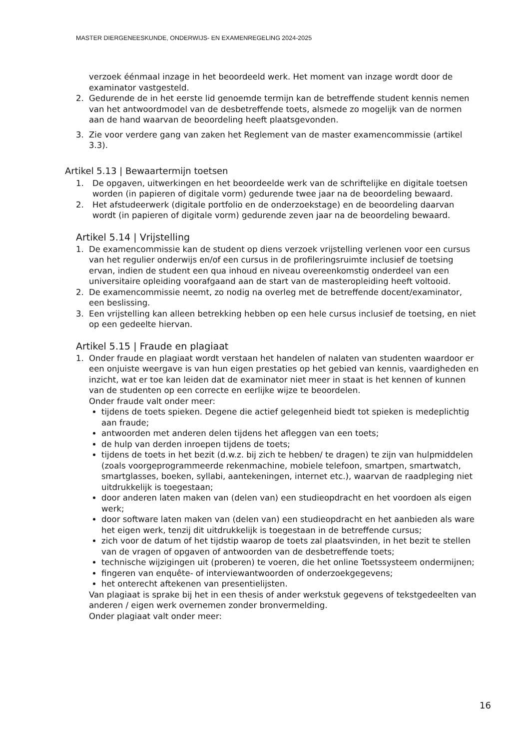MASTER DIERGENEESKUNDE, ONDERWIJS- EN EXAMENREGELING 2024-2025
verzoek éénmaal inzage in het beoordeeld werk. Het moment van inzage wordt door de examinator vastgesteld.
2. Gedurende de in het eerste lid genoemde termijn kan de betreffende student kennis nemen van het antwoordmodel van de desbetreffende toets, alsmede zo mogelijk van de normen aan de hand waarvan de beoordeling heeft plaatsgevonden.
3. Zie voor verdere gang van zaken het Reglement van de master examencommissie (artikel 3.3).
Artikel 5.13 | Bewaartermijn toetsen
1. De opgaven, uitwerkingen en het beoordeelde werk van de schriftelijke en digitale toetsen worden (in papieren of digitale vorm) gedurende twee jaar na de beoordeling bewaard.
2. Het afstudeerwerk (digitale portfolio en de onderzoekstage) en de beoordeling daarvan wordt (in papieren of digitale vorm) gedurende zeven jaar na de beoordeling bewaard.
Artikel 5.14 | Vrijstelling
1. De examencommissie kan de student op diens verzoek vrijstelling verlenen voor een cursus van het regulier onderwijs en/of een cursus in de profileringsruimte inclusief de toetsing ervan, indien de student een qua inhoud en niveau overeenkomstig onderdeel van een universitaire opleiding voorafgaand aan de start van de masteropleiding heeft voltooid.
2. De examencommissie neemt, zo nodig na overleg met de betreffende docent/examinator, een beslissing.
3. Een vrijstelling kan alleen betrekking hebben op een hele cursus inclusief de toetsing, en niet op een gedeelte hiervan.
Artikel 5.15 | Fraude en plagiaat
1. Onder fraude en plagiaat wordt verstaan het handelen of nalaten van studenten waardoor er een onjuiste weergave is van hun eigen prestaties op het gebied van kennis, vaardigheden en inzicht, wat er toe kan leiden dat de examinator niet meer in staat is het kennen of kunnen van de studenten op een correcte en eerlijke wijze te beoordelen.
Onder fraude valt onder meer:
tijdens de toets spieken. Degene die actief gelegenheid biedt tot spieken is medeplichtig aan fraude;
antwoorden met anderen delen tijdens het afleggen van een toets;
de hulp van derden inroepen tijdens de toets;
tijdens de toets in het bezit (d.w.z. bij zich te hebben/ te dragen) te zijn van hulpmiddelen (zoals voorgeprogrammeerde rekenmachine, mobiele telefoon, smartpen, smartwatch, smartglasses, boeken, syllabi, aantekeningen, internet etc.), waarvan de raadpleging niet uitdrukkelijk is toegestaan;
door anderen laten maken van (delen van) een studieopdracht en het voordoen als eigen werk;
door software laten maken van (delen van) een studieopdracht en het aanbieden als ware het eigen werk, tenzij dit uitdrukkelijk is toegestaan in de betreffende cursus;
zich voor de datum of het tijdstip waarop de toets zal plaatsvinden, in het bezit te stellen van de vragen of opgaven of antwoorden van de desbetreffende toets;
technische wijzigingen uit (proberen) te voeren, die het online Toetssysteem ondermijnen;
fingeren van enquête- of interviewantwoorden of onderzoekgegevens;
het onterecht aftekenen van presentielijsten.
Van plagiaat is sprake bij het in een thesis of ander werkstuk gegevens of tekstgedeelten van anderen / eigen werk overnemen zonder bronvermelding.
Onder plagiaat valt onder meer:
16